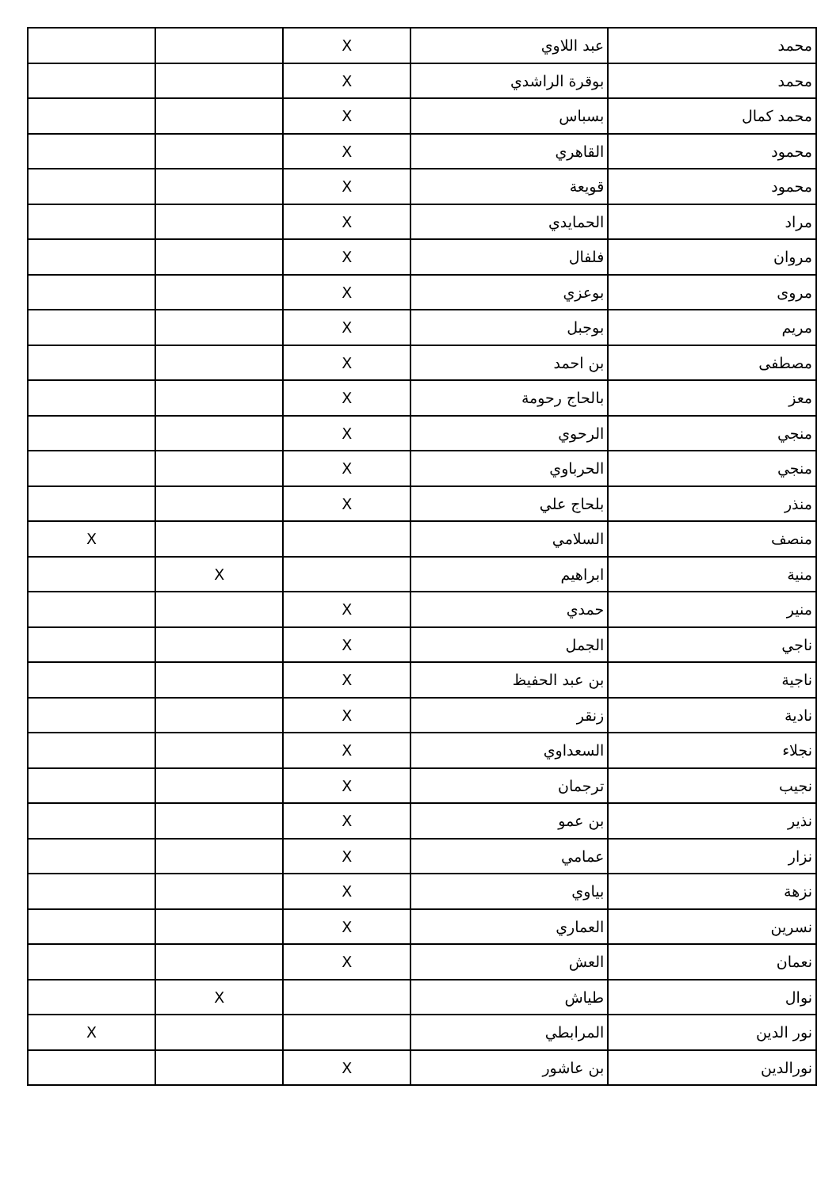| محمد | عبد اللاوي | X | | |
| محمد | بوقرة الراشدي | X | | |
| محمد كمال | بسباس | X | | |
| محمود | القاهري | X | | |
| محمود | قويعة | X | | |
| مراد | الحمايدي | X | | |
| مروان | فلفال | X | | |
| مروى | بوعزي | X | | |
| مريم | بوجبل | X | | |
| مصطفى | بن احمد | X | | |
| معز | بالحاج رحومة | X | | |
| منجي | الرحوي | X | | |
| منجي | الحرباوي | X | | |
| منذر | بلحاج علي | X | | |
| منصف | السلامي | | | X |
| منية | ابراهيم | | X | |
| منير | حمدي | X | | |
| ناجي | الجمل | X | | |
| ناجية | بن عبد الحفيظ | X | | |
| نادية | زنقر | X | | |
| نجلاء | السعداوي | X | | |
| نجيب | ترجمان | X | | |
| نذير | بن عمو | X | | |
| نزار | عمامي | X | | |
| نزهة | بياوي | X | | |
| نسرين | العماري | X | | |
| نعمان | العش | X | | |
| نوال | طياش | | X | |
| نور الدين | المرابطي | | | X |
| نورالدين | بن عاشور | X | | |